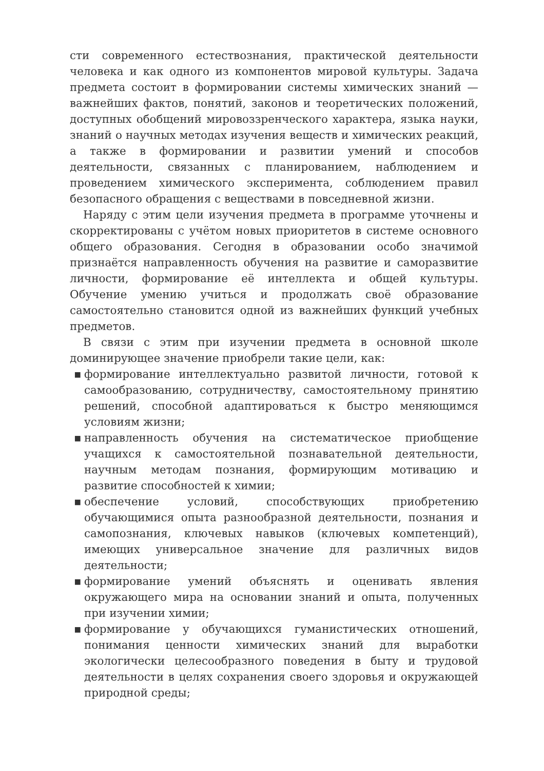сти современного естествознания, практической деятельности человека и как одного из компонентов мировой культуры. Задача предмета состоит в формировании системы химических знаний — важнейших фактов, понятий, законов и теоретических положений, доступных обобщений мировоззренческого характера, языка науки, знаний о научных методах изучения веществ и химических реакций, а также в формировании и развитии умений и способов деятельности, связанных с планированием, наблюдением и проведением химического эксперимента, соблюдением правил безопасного обращения с веществами в повседневной жизни.
Наряду с этим цели изучения предмета в программе уточнены и скорректированы с учётом новых приоритетов в системе основного общего образования. Сегодня в образовании особо значимой признаётся направленность обучения на развитие и саморазвитие личности, формирование её интеллекта и общей культуры. Обучение умению учиться и продолжать своё образование самостоятельно становится одной из важнейших функций учебных предметов.
В связи с этим при изучении предмета в основной школе доминирующее значение приобрели такие цели, как:
▪ формирование интеллектуально развитой личности, готовой к самообразованию, сотрудничеству, самостоятельному принятию решений, способной адаптироваться к быстро меняющимся условиям жизни;
▪ направленность обучения на систематическое приобщение учащихся к самостоятельной познавательной деятельности, научным методам познания, формирующим мотивацию и развитие способностей к химии;
▪ обеспечение условий, способствующих приобретению обучающимися опыта разнообразной деятельности, познания и самопознания, ключевых навыков (ключевых компетенций), имеющих универсальное значение для различных видов деятельности;
▪ формирование умений объяснять и оценивать явления окружающего мира на основании знаний и опыта, полученных при изучении химии;
▪ формирование у обучающихся гуманистических отношений, понимания ценности химических знаний для выработки экологически целесообразного поведения в быту и трудовой деятельности в целях сохранения своего здоровья и окружающей природной среды;